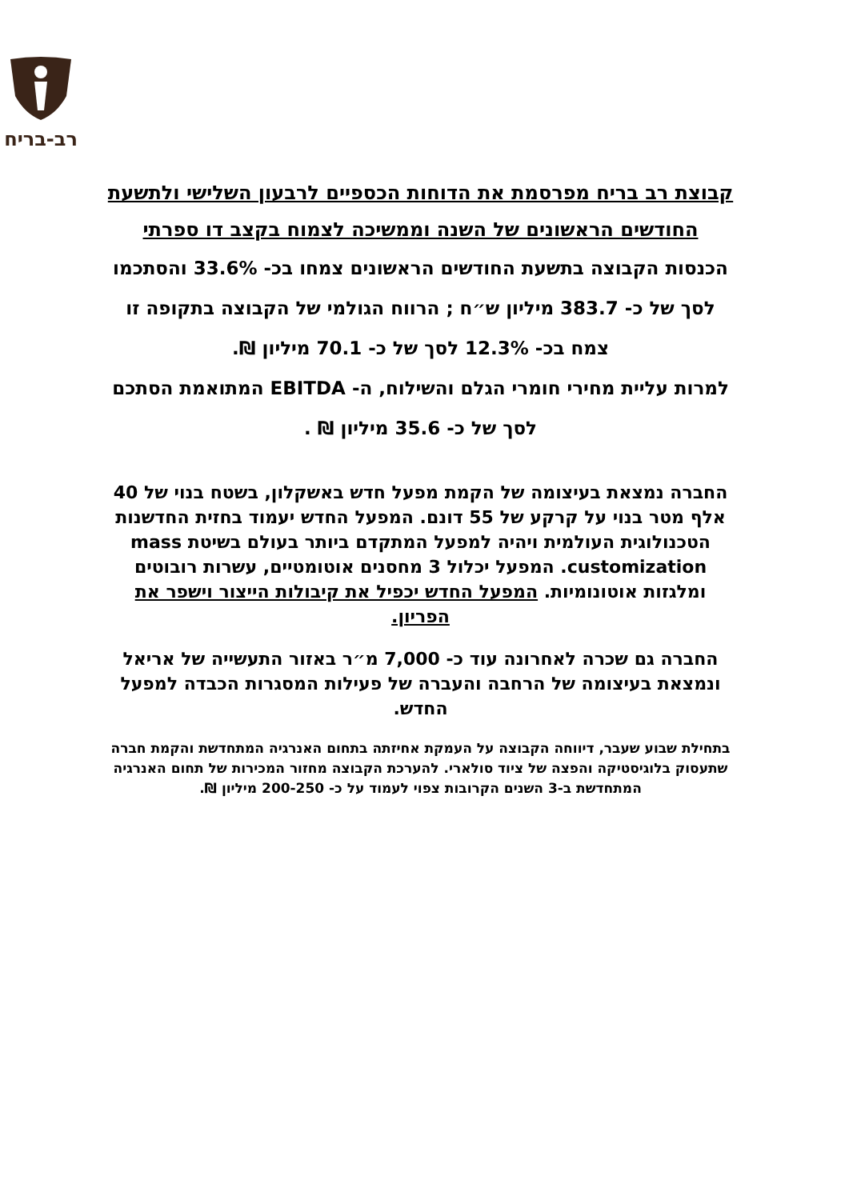רב-בריח
קבוצת רב בריח מפרסמת את הדוחות הכספיים לרבעון השלישי ולתשעת החודשים הראשונים של השנה וממשיכה לצמוח בקצב דו ספרתי
הכנסות הקבוצה בתשעת החודשים הראשונים צמחו בכ- 33.6% והסתכמו לסך של כ- 383.7 מיליון ש״ח ; הרווח הגולמי של הקבוצה בתקופה זו צמח בכ- 12.3% לסך של כ- 70.1 מיליון ₪.
למרות עליית מחירי חומרי הגלם והשילוח, ה- EBITDA המתואמת הסתכם לסך של כ- 35.6 מיליון ₪ .
החברה נמצאת בעיצומה של הקמת מפעל חדש באשקלון, בשטח בנוי של 40 אלף מטר בנוי על קרקע של 55 דונם. המפעל החדש יעמוד בחזית החדשנות הטכנולוגית העולמית ויהיה למפעל המתקדם ביותר בעולם בשיטת mass customization. המפעל יכלול 3 מחסנים אוטומטיים, עשרות רובוטים ומלגזות אוטונומיות. המפעל החדש יכפיל את קיבולות הייצור וישפר את הפריון.
החברה גם שכרה לאחרונה עוד כ- 7,000 מ״ר באזור התעשייה של אריאל ונמצאת בעיצומה של הרחבה והעברה של פעילות המסגרות הכבדה למפעל החדש.
בתחילת שבוע שעבר, דיווחה הקבוצה על העמקת אחיזתה בתחום האנרגיה המתחדשת והקמת חברה שתעסוק בלוגיסטיקה והפצה של ציוד סולארי. להערכת הקבוצה מחזור המכירות של תחום האנרגיה המתחדשת ב-3 השנים הקרובות צפוי לעמוד על כ- 200-250 מיליון ₪.